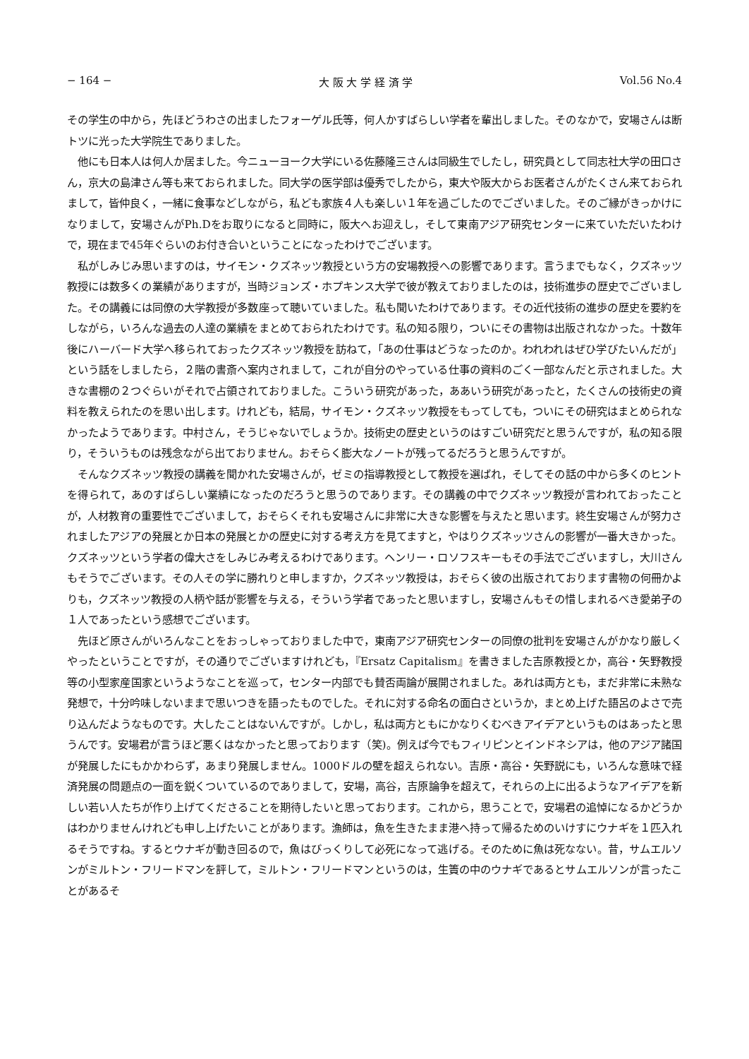− 164 − 大 阪 大 学 経 済 学 Vol.56 No.4
その学生の中から，先ほどうわさの出ましたフォーゲル氏等，何人かすばらしい学者を輩出しました。そのなかで，安場さんは断トツに光った大学院生でありました。
他にも日本人は何人か居ました。今ニューヨーク大学にいる佐藤隆三さんは同級生でしたし，研究員として同志社大学の田口さん，京大の島津さん等も来ておられました。同大学の医学部は優秀でしたから，東大や阪大からお医者さんがたくさん来ておられまして，皆仲良く，一緒に食事などしながら，私ども家族４人も楽しい１年を過ごしたのでございました。そのご縁がきっかけになりまして，安場さんがPh.Dをお取りになると同時に，阪大へお迎えし，そして東南アジア研究センターに来ていただいたわけで，現在まで45年ぐらいのお付き合いということになったわけでございます。
私がしみじみ思いますのは，サイモン・クズネッツ教授という方の安場教授への影響であります。言うまでもなく，クズネッツ教授には数多くの業績がありますが，当時ジョンズ・ホプキンス大学で彼が教えておりましたのは，技術進歩の歴史でございました。その講義には同僚の大学教授が多数座って聴いていました。私も聞いたわけであります。その近代技術の進歩の歴史を要約をしながら，いろんな過去の人達の業績をまとめておられたわけです。私の知る限り，ついにその書物は出版されなかった。十数年後にハーバード大学へ移られておったクズネッツ教授を訪ねて，「あの仕事はどうなったのか。われわれはぜひ学びたいんだが」という話をしましたら，２階の書斎へ案内されまして，これが自分のやっている仕事の資料のごく一部なんだと示されました。大きな書棚の２つぐらいがそれで占領されておりました。こういう研究があった，ああいう研究があったと，たくさんの技術史の資料を教えられたのを思い出します。けれども，結局，サイモン・クズネッツ教授をもってしても，ついにその研究はまとめられなかったようであります。中村さん，そうじゃないでしょうか。技術史の歴史というのはすごい研究だと思うんですが，私の知る限り，そういうものは残念ながら出ておりません。おそらく膨大なノートが残ってるだろうと思うんですが。
そんなクズネッツ教授の講義を聞かれた安場さんが，ゼミの指導教授として教授を選ばれ，そしてその話の中から多くのヒントを得られて，あのすばらしい業績になったのだろうと思うのであります。その講義の中でクズネッツ教授が言われておったことが，人材教育の重要性でございまして，おそらくそれも安場さんに非常に大きな影響を与えたと思います。終生安場さんが努力されましたアジアの発展とか日本の発展とかの歴史に対する考え方を見てますと，やはりクズネッツさんの影響が一番大きかった。クズネッツという学者の偉大さをしみじみ考えるわけであります。ヘンリー・ロソフスキーもその手法でございますし，大川さんもそうでございます。その人その学に勝れりと申しますか，クズネッツ教授は，おそらく彼の出版されております書物の何冊かよりも，クズネッツ教授の人柄や話が影響を与える，そういう学者であったと思いますし，安場さんもその惜しまれるべき愛弟子の１人であったという感想でございます。
先ほど原さんがいろんなことをおっしゃっておりました中で，東南アジア研究センターの同僚の批判を安場さんがかなり厳しくやったということですが，その通りでございますけれども，『Ersatz Capitalism』を書きました吉原教授とか，高谷・矢野教授等の小型家産国家というようなことを巡って，センター内部でも賛否両論が展開されました。あれは両方とも，まだ非常に未熟な発想で，十分吟味しないままで思いつきを語ったものでした。それに対する命名の面白さというか，まとめ上げた語呂のよさで売り込んだようなものです。大したことはないんですが。しかし，私は両方ともにかなりくむべきアイデアというものはあったと思うんです。安場君が言うほど悪くはなかったと思っております（笑)。例えば今でもフィリピンとインドネシアは，他のアジア諸国が発展したにもかかわらず，あまり発展しません。1000ドルの壁を超えられない。吉原・高谷・矢野説にも，いろんな意味で経済発展の問題点の一面を鋭くついているのでありまして，安場，高谷，吉原論争を超えて，それらの上に出るようなアイデアを新しい若い人たちが作り上げてくださることを期待したいと思っております。これから，思うことで，安場君の追悼になるかどうかはわかりませんけれども申し上げたいことがあります。漁師は，魚を生きたまま港へ持って帰るためのいけすにウナギを１匹入れるそうですね。するとウナギが動き回るので，魚はびっくりして必死になって逃げる。そのために魚は死なない。昔，サムエルソンがミルトン・フリードマンを評して，ミルトン・フリードマンというのは，生簀の中のウナギであるとサムエルソンが言ったことがあるそ